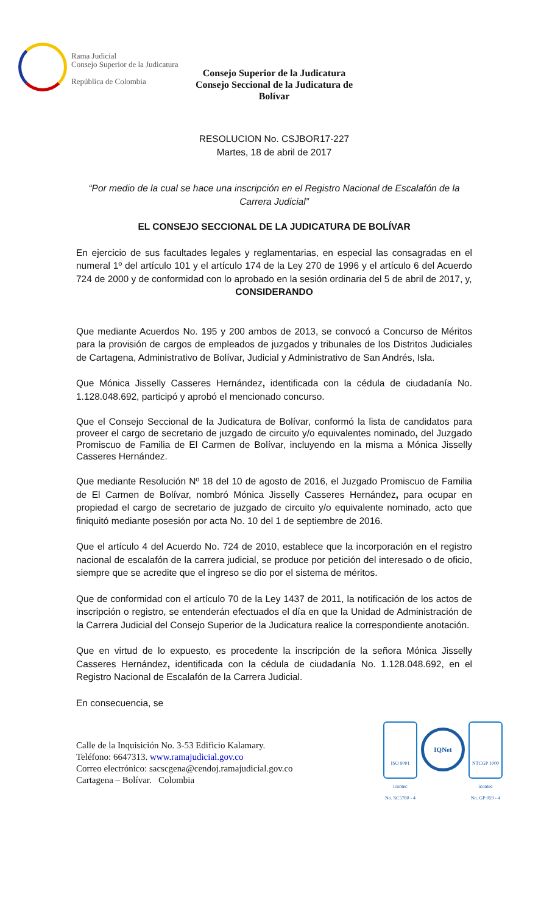Rama Judicial
Consejo Superior de la Judicatura
República de Colombia
Consejo Superior de la Judicatura
Consejo Seccional de la Judicatura de Bolívar
RESOLUCION No. CSJBOR17-227
Martes, 18 de abril de 2017
“Por medio de la cual se hace una inscripción en el Registro Nacional de Escalafón de la Carrera Judicial”
EL CONSEJO SECCIONAL DE LA JUDICATURA DE BOLÍVAR
En ejercicio de sus facultades legales y reglamentarias, en especial las consagradas en el numeral 1º del artículo 101 y el artículo 174 de la Ley 270 de 1996 y el artículo 6 del Acuerdo 724 de 2000 y de conformidad con lo aprobado en la sesión ordinaria del 5 de abril de 2017, y,
CONSIDERANDO
Que mediante Acuerdos No. 195 y 200 ambos de 2013, se convocó a Concurso de Méritos para la provisión de cargos de empleados de juzgados y tribunales de los Distritos Judiciales de Cartagena, Administrativo de Bolívar, Judicial y Administrativo de San Andrés, Isla.
Que Mónica Jisselly Casseres Hernández, identificada con la cédula de ciudadanía No. 1.128.048.692, participó y aprobó el mencionado concurso.
Que el Consejo Seccional de la Judicatura de Bolívar, conformó la lista de candidatos para proveer el cargo de secretario de juzgado de circuito y/o equivalentes nominado, del Juzgado Promiscuo de Familia de El Carmen de Bolívar, incluyendo en la misma a Mónica Jisselly Casseres Hernández.
Que mediante Resolución Nº 18 del 10 de agosto de 2016, el Juzgado Promiscuo de Familia de El Carmen de Bolívar, nombró Mónica Jisselly Casseres Hernández, para ocupar en propiedad el cargo de secretario de juzgado de circuito y/o equivalente nominado, acto que finiquitó mediante posesión por acta No. 10 del 1 de septiembre de 2016.
Que el artículo 4 del Acuerdo No. 724 de 2010, establece que la incorporación en el registro nacional de escalafón de la carrera judicial, se produce por petición del interesado o de oficio, siempre que se acredite que el ingreso se dio por el sistema de méritos.
Que de conformidad con el artículo 70 de la Ley 1437 de 2011, la notificación de los actos de inscripción o registro, se entenderán efectuados el día en que la Unidad de Administración de la Carrera Judicial del Consejo Superior de la Judicatura realice la correspondiente anotación.
Que en virtud de lo expuesto, es procedente la inscripción de la señora Mónica Jisselly Casseres Hernández, identificada con la cédula de ciudadanía No. 1.128.048.692, en el Registro Nacional de Escalafón de la Carrera Judicial.
En consecuencia, se
Calle de la Inquisición No. 3-53 Edificio Kalamary.
Teléfono: 6647313. www.ramajudicial.gov.co
Correo electrónico: sacscgena@cendoj.ramajudicial.gov.co
Cartagena – Bolívar. Colombia
ISO 9001
icontec
No. SC5780 - 4
IQNet
NTCGP 1000
icontec
No. GP 059 - 4